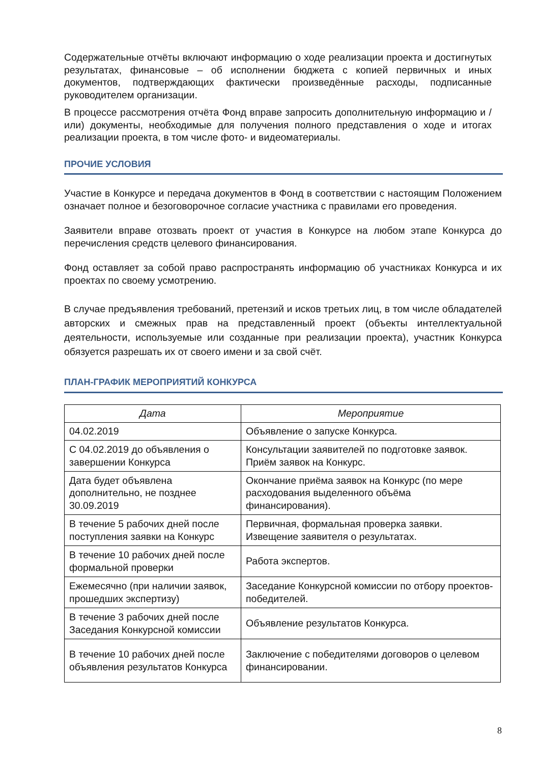Содержательные отчёты включают информацию о ходе реализации проекта и достигнутых результатах, финансовые – об исполнении бюджета с копией первичных и иных документов, подтверждающих фактически произведённые расходы, подписанные руководителем организации.
В процессе рассмотрения отчёта Фонд вправе запросить дополнительную информацию и / или) документы, необходимые для получения полного представления о ходе и итогах реализации проекта, в том числе фото- и видеоматериалы.
ПРОЧИЕ УСЛОВИЯ
Участие в Конкурсе и передача документов в Фонд в соответствии с настоящим Положением означает полное и безоговорочное согласие участника с правилами его проведения.
Заявители вправе отозвать проект от участия в Конкурсе на любом этапе Конкурса до перечисления средств целевого финансирования.
Фонд оставляет за собой право распространять информацию об участниках Конкурса и их проектах по своему усмотрению.
В случае предъявления требований, претензий и исков третьих лиц, в том числе обладателей авторских и смежных прав на представленный проект (объекты интеллектуальной деятельности, используемые или созданные при реализации проекта), участник Конкурса обязуется разрешать их от своего имени и за свой счёт.
ПЛАН-ГРАФИК МЕРОПРИЯТИЙ КОНКУРСА
| Дата | Мероприятие |
| --- | --- |
| 04.02.2019 | Объявление о запуске Конкурса. |
| С 04.02.2019 до объявления о завершении Конкурса | Консультации заявителей по подготовке заявок. Приём заявок на Конкурс. |
| Дата будет объявлена дополнительно, не позднее 30.09.2019 | Окончание приёма заявок на Конкурс (по мере расходования выделенного объёма финансирования). |
| В течение 5 рабочих дней после поступления заявки на Конкурс | Первичная, формальная проверка заявки. Извещение заявителя о результатах. |
| В течение 10 рабочих дней после формальной проверки | Работа экспертов. |
| Ежемесячно (при наличии заявок, прошедших экспертизу) | Заседание Конкурсной комиссии по отбору проектов-победителей. |
| В течение 3 рабочих дней после Заседания Конкурсной комиссии | Объявление результатов Конкурса. |
| В течение 10 рабочих дней после объявления результатов Конкурса | Заключение с победителями договоров о целевом финансировании. |
8